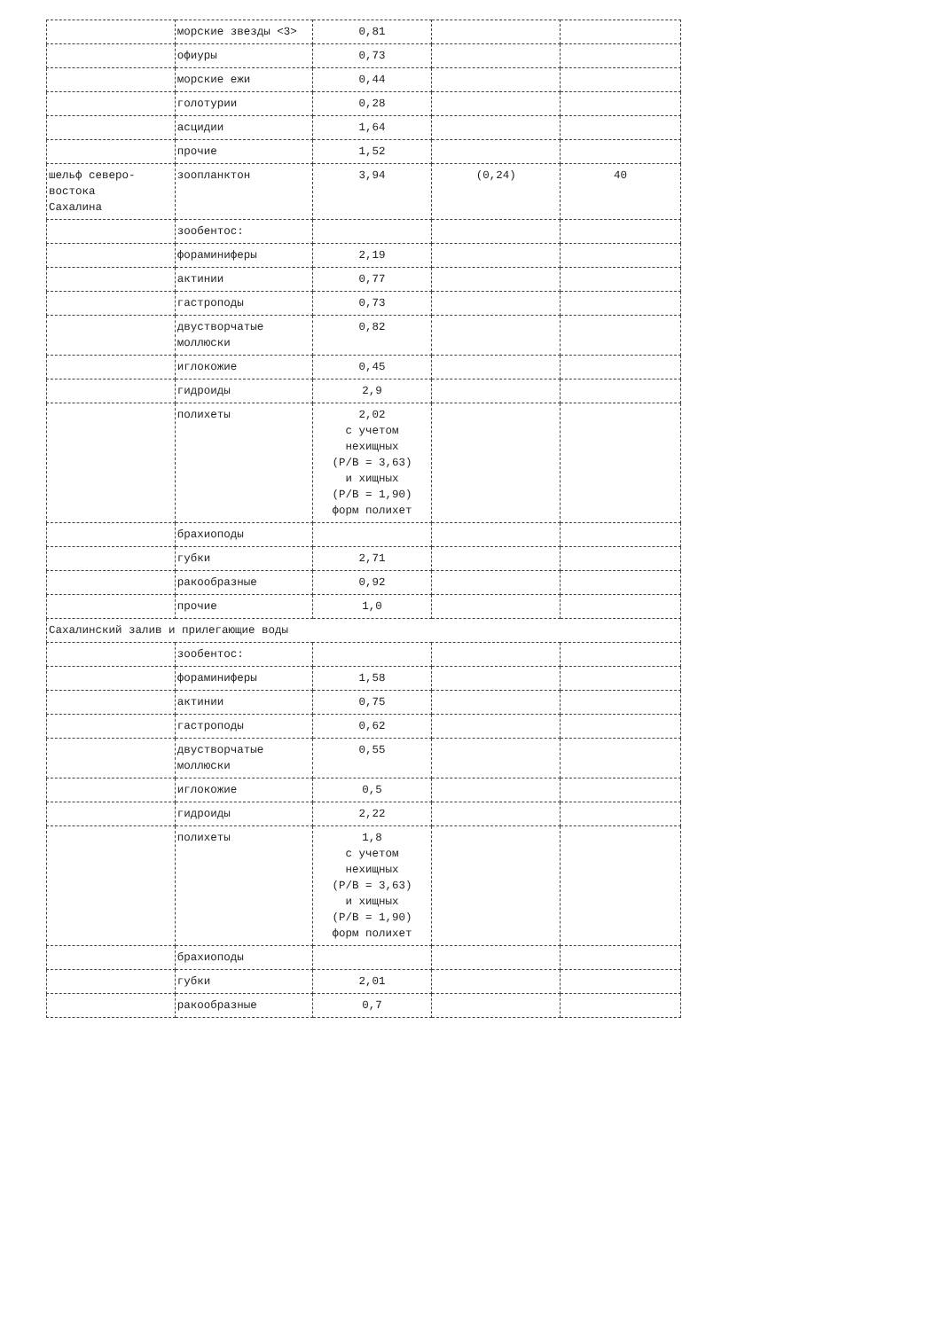| | морские звезды <3> | 0,81 | | |
| | офиуры | 0,73 | | |
| | морские ежи | 0,44 | | |
| | голотурии | 0,28 | | |
| | асцидии | 1,64 | | |
| | прочие | 1,52 | | |
| шельф северо- востока Сахалина | зоопланктон | 3,94 | (0,24) | 40 |
| | зообентос: | | | |
| | фораминиферы | 2,19 | | |
| | актинии | 0,77 | | |
| | гастроподы | 0,73 | | |
| | двустворчатые моллюски | 0,82 | | |
| | иглокожие | 0,45 | | |
| | гидроиды | 2,9 | | |
| | полихеты | 2,02 с учетом нехищных (P/B = 3,63) и хищных (P/B = 1,90) форм полихет | | |
| | брахиоподы | | | |
| | губки | 2,71 | | |
| | ракообразные | 0,92 | | |
| | прочие | 1,0 | | |
| Сахалинский залив и прилегающие воды | | | | |
| | зообентос: | | | |
| | фораминиферы | 1,58 | | |
| | актинии | 0,75 | | |
| | гастроподы | 0,62 | | |
| | двустворчатые моллюски | 0,55 | | |
| | иглокожие | 0,5 | | |
| | гидроиды | 2,22 | | |
| | полихеты | 1,8 с учетом нехищных (P/B = 3,63) и хищных (P/B = 1,90) форм полихет | | |
| | брахиоподы | | | |
| | губки | 2,01 | | |
| | ракообразные | 0,7 | | |